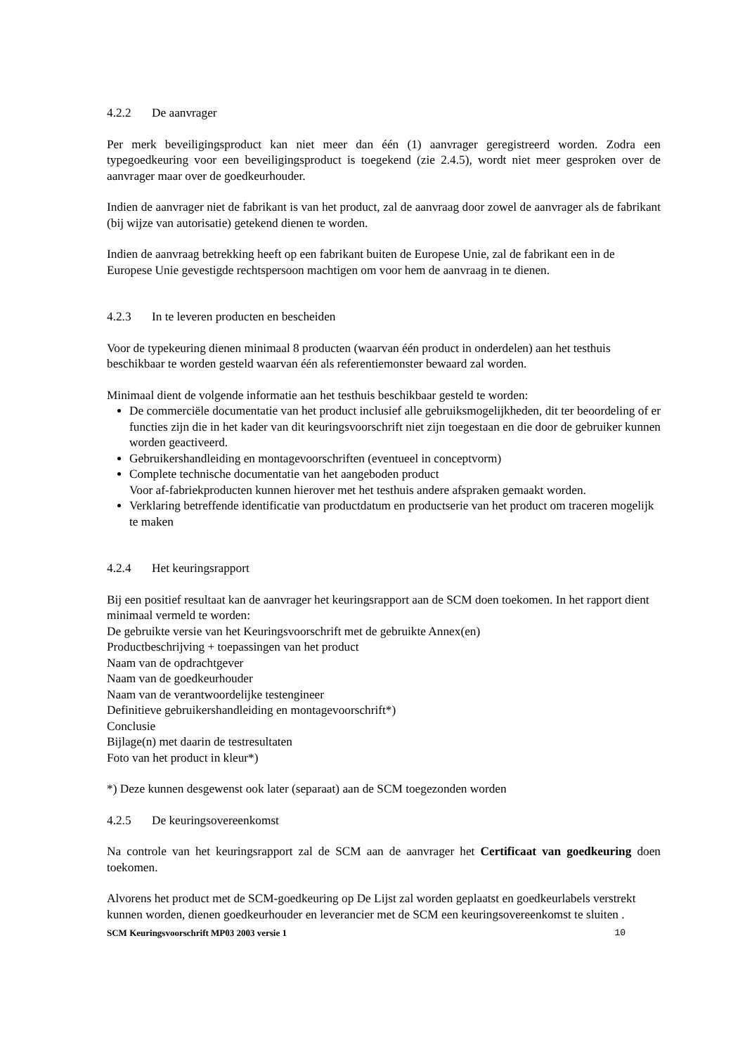4.2.2 De aanvrager
Per merk beveiligingsproduct kan niet meer dan één (1) aanvrager geregistreerd worden. Zodra een typegoedkeuring voor een beveiligingsproduct is toegekend (zie 2.4.5), wordt niet meer gesproken over de aanvrager maar over de goedkeurhouder.
Indien de aanvrager niet de fabrikant is van het product, zal de aanvraag door zowel de aanvrager als de fabrikant (bij wijze van autorisatie) getekend dienen te worden.
Indien de aanvraag betrekking heeft op een fabrikant buiten de Europese Unie, zal de fabrikant een in de Europese Unie gevestigde rechtspersoon machtigen om voor hem de aanvraag in te dienen.
4.2.3 In te leveren producten en bescheiden
Voor de typekeuring dienen minimaal 8 producten (waarvan één product in onderdelen) aan het testhuis beschikbaar te worden gesteld waarvan één als referentiemonster bewaard zal worden.
Minimaal dient de volgende informatie aan het testhuis beschikbaar gesteld te worden:
De commerciële documentatie van het product inclusief alle gebruiksmogelijkheden, dit ter beoordeling of er functies zijn die in het kader van dit keuringsvoorschrift niet zijn toegestaan en die door de gebruiker kunnen worden geactiveerd.
Gebruikershandleiding en montagevoorschriften (eventueel in conceptvorm)
Complete technische documentatie van het aangeboden product
Voor af-fabriekproducten kunnen hierover met het testhuis andere afspraken gemaakt worden.
Verklaring betreffende identificatie van productdatum en productserie van het product om traceren mogelijk te maken
4.2.4 Het keuringsrapport
Bij een positief resultaat kan de aanvrager het keuringsrapport aan de SCM doen toekomen. In het rapport dient minimaal vermeld te worden:
De gebruikte versie van het Keuringsvoorschrift met de gebruikte Annex(en)
Productbeschrijving + toepassingen van het product
Naam van de opdrachtgever
Naam van de goedkeurhouder
Naam van de verantwoordelijke testengineer
Definitieve gebruikershandleiding en montagevoorschrift*)
Conclusie
Bijlage(n) met daarin de testresultaten
Foto van het product in kleur*)
*) Deze kunnen desgewenst ook later (separaat) aan de SCM toegezonden worden
4.2.5 De keuringsovereenkomst
Na controle van het keuringsrapport zal de SCM aan de aanvrager het Certificaat van goedkeuring doen toekomen.
Alvorens het product met de SCM-goedkeuring op De Lijst zal worden geplaatst en goedkeurlabels verstrekt kunnen worden, dienen goedkeurhouder en leverancier met de SCM een keuringsovereenkomst te sluiten .
SCM Keuringsvoorschrift MP03 2003 versie 1 10